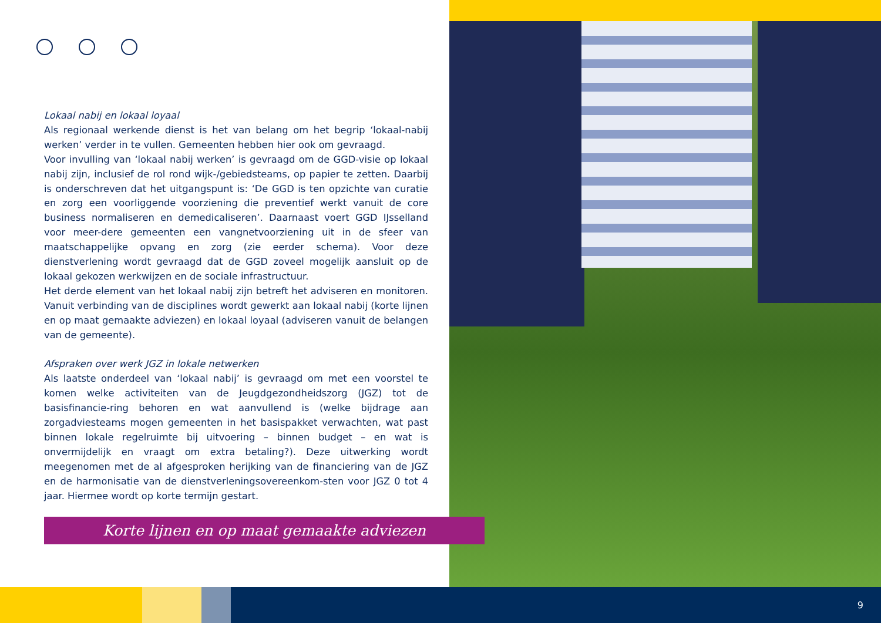Lokaal nabij en lokaal loyaal
Als regionaal werkende dienst is het van belang om het begrip ‘lokaal-nabij werken’ verder in te vullen. Gemeenten hebben hier ook om gevraagd.
Voor invulling van ‘lokaal nabij werken’ is gevraagd om de GGD-visie op lokaal nabij zijn, inclusief de rol rond wijk-/gebiedsteams, op papier te zetten. Daarbij is onderschreven dat het uitgangspunt is: ‘De GGD is ten opzichte van curatie en zorg een voorliggende voorziening die preventief werkt vanuit de core business normaliseren en demedicaliseren’. Daarnaast voert GGD IJsselland voor meer-dere gemeenten een vangnetvoorziening uit in de sfeer van maatschappelijke opvang en zorg (zie eerder schema). Voor deze dienstverlening wordt gevraagd dat de GGD zoveel mogelijk aansluit op de lokaal gekozen werkwijzen en de sociale infrastructuur.
Het derde element van het lokaal nabij zijn betreft het adviseren en monitoren. Vanuit verbinding van de disciplines wordt gewerkt aan lokaal nabij (korte lijnen en op maat gemaakte adviezen) en lokaal loyaal (adviseren vanuit de belangen van de gemeente).
Afspraken over werk JGZ in lokale netwerken
Als laatste onderdeel van ‘lokaal nabij’ is gevraagd om met een voorstel te komen welke activiteiten van de Jeugdgezondheidszorg (JGZ) tot de basisfinancie-ring behoren en wat aanvullend is (welke bijdrage aan zorgadviesteams mogen gemeenten in het basispakket verwachten, wat past binnen lokale regelruimte bij uitvoering – binnen budget – en wat is onvermijdelijk en vraagt om extra betaling?). Deze uitwerking wordt meegenomen met de al afgesproken herijking van de financiering van de JGZ en de harmonisatie van de dienstverleningsovereenkom-sten voor JGZ 0 tot 4 jaar. Hiermee wordt op korte termijn gestart.
Korte lijnen en op maat gemaakte adviezen
9